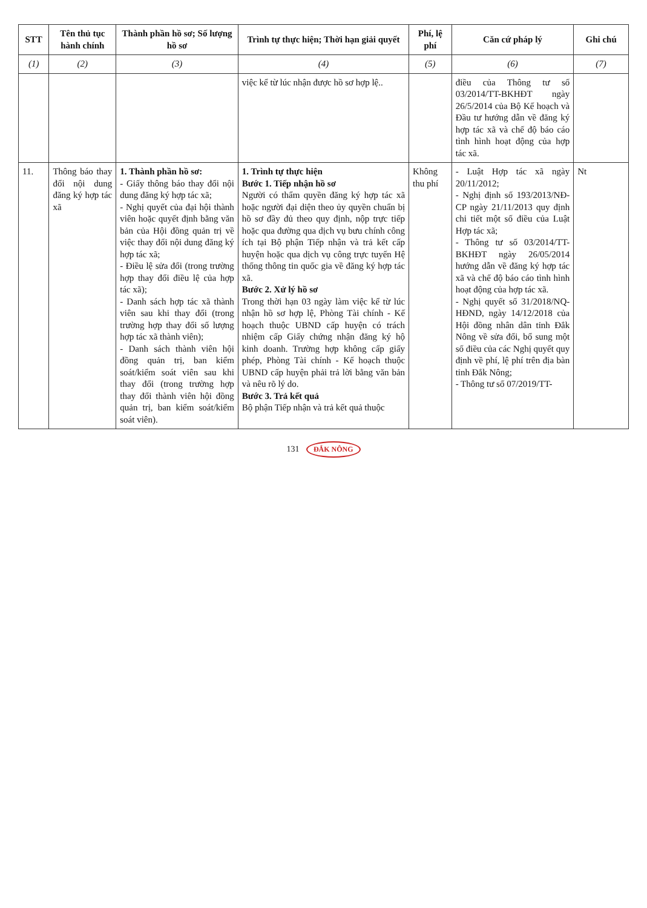| STT | Tên thủ tục hành chính | Thành phần hồ sơ; Số lượng hồ sơ | Trình tự thực hiện; Thời hạn giải quyết | Phí, lệ phí | Căn cứ pháp lý | Ghi chú |
| --- | --- | --- | --- | --- | --- | --- |
| (1) | (2) | (3) | (4) | (5) | (6) | (7) |
| | | | việc kể từ lúc nhận được hồ sơ hợp lệ.. | | điều của Thông tư số 03/2014/TT-BKHĐT ngày 26/5/2014 của Bộ Kế hoạch và Đầu tư hướng dẫn về đăng ký hợp tác xã và chế độ báo cáo tình hình hoạt động của hợp tác xã. | |
| 11. | Thông báo thay đổi nội dung đăng ký hợp tác xã | 1. Thành phần hồ sơ: - Giấy thông báo thay đổi nội dung đăng ký hợp tác xã; - Nghị quyết của đại hội thành viên hoặc quyết định bằng văn bản của Hội đồng quản trị về việc thay đổi nội dung đăng ký hợp tác xã; - Điều lệ sửa đổi (trong trường hợp thay đổi điều lệ của hợp tác xã); - Danh sách hợp tác xã thành viên sau khi thay đổi (trong trường hợp thay đổi số lượng hợp tác xã thành viên); - Danh sách thành viên hội đồng quản trị, ban kiểm soát/kiểm soát viên sau khi thay đổi (trong trường hợp thay đổi thành viên hội đồng quản trị, ban kiểm soát/kiểm soát viên). | 1. Trình tự thực hiện Bước 1. Tiếp nhận hồ sơ Người có thẩm quyền đăng ký hợp tác xã hoặc người đại diện theo ủy quyền chuẩn bị hồ sơ đầy đủ theo quy định, nộp trực tiếp hoặc qua đường qua dịch vụ bưu chính công ích tại Bộ phận Tiếp nhận và trả kết cấp huyện hoặc qua dịch vụ công trực tuyến Hệ thống thông tin quốc gia về đăng ký hợp tác xã. Bước 2. Xử lý hồ sơ Trong thời hạn 03 ngày làm việc kể từ lúc nhận hồ sơ hợp lệ, Phòng Tài chính - Kế hoạch thuộc UBND cấp huyện có trách nhiệm cấp Giấy chứng nhận đăng ký hộ kinh doanh. Trường hợp không cấp giấy phép, Phòng Tài chính - Kế hoạch thuộc UBND cấp huyện phải trả lời bằng văn bản và nêu rõ lý do. Bước 3. Trả kết quả Bộ phận Tiếp nhận và trả kết quả thuộc | Không thu phí | - Luật Hợp tác xã ngày 20/11/2012; - Nghị định số 193/2013/NĐ-CP ngày 21/11/2013 quy định chi tiết một số điều của Luật Hợp tác xã; - Thông tư số 03/2014/TT-BKHĐT ngày 26/05/2014 hướng dẫn về đăng ký hợp tác xã và chế độ báo cáo tình hình hoạt động của hợp tác xã. - Nghị quyết số 31/2018/NQ-HĐND, ngày 14/12/2018 của Hội đồng nhân dân tỉnh Đắk Nông về sửa đổi, bổ sung một số điều của các Nghị quyết quy định về phí, lệ phí trên địa bàn tỉnh Đắk Nông; - Thông tư số 07/2019/TT- | Nt |
131 ĐẮK NÔNG